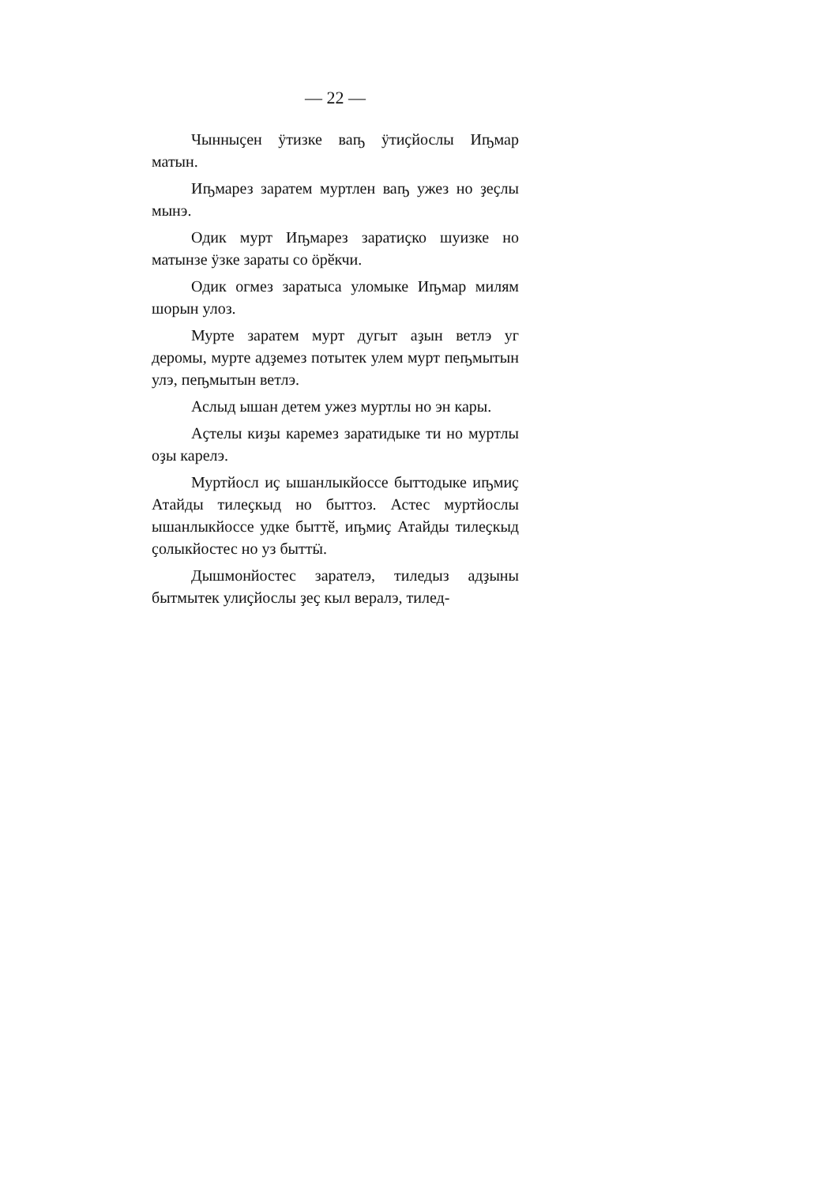— 22 —
Чынныҫен ӱтизке ваҧ ӱтиҫйослы Иҧмар матын.
Иҧмарез заратем муртлен ваҧ ужез но ҙеҫлы мынэ.
Одик мурт Иҧмарез заратиҫко шуизке но матынзе ӱзке зараты со ӧрӗкчи.
Одик огмез заратыса уломыке Иҧмар милям шорын улоз.
Мурте заратем мурт дугыт аҙын ветлэ уг деромы, мурте адҙемез потытек улем мурт пеҧмытын улэ, пеҧмытын ветлэ.
Аслыд ышан детем ужез муртлы но эн кары.
Аҫтелы киҙы каремез заратидыке ти но муртлы оҙы карелэ.
Муртйосл иҫ ышанлыкйоссе быттодыке иҧмиҫ Атайды тилеҫкыд но быттоз. Астес муртйослы ышанлыкйоссе удке быттӗ, иҧмиҫ Атайды тилеҫкыд ҫолыкйостес но уз быттӹ.
Дышмонйостес зарателэ, тиледыз адҙыны бытмытек улиҫйослы ҙеҫ кыл вералэ, тилед-